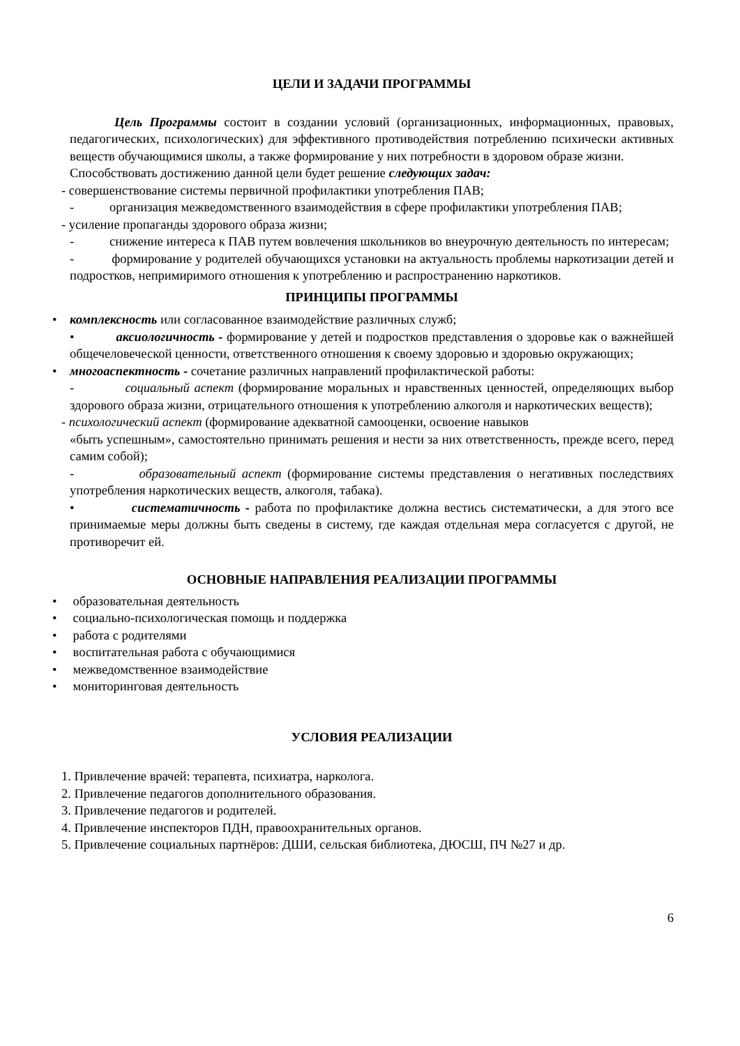ЦЕЛИ И ЗАДАЧИ ПРОГРАММЫ
Цель Программы состоит в создании условий (организационных, информационных, правовых, педагогических, психологических) для эффективного противодействия потреблению психически активных веществ обучающимися школы, а также формирование у них потребности в здоровом образе жизни.
Способствовать достижению данной цели будет решение следующих задач:
- совершенствование системы первичной профилактики употребления ПАВ;
- организация межведомственного взаимодействия в сфере профилактики употребления ПАВ;
- усиление пропаганды здорового образа жизни;
- снижение интереса к ПАВ путем вовлечения школьников во внеурочную деятельность по интересам;
- формирование у родителей обучающихся установки на актуальность проблемы наркотизации детей и подростков, непримиримого отношения к употреблению и распространению наркотиков.
ПРИНЦИПЫ ПРОГРАММЫ
• комплексность или согласованное взаимодействие различных служб;
• аксиологичность - формирование у детей и подростков представления о здоровье как о важнейшей общечеловеческой ценности, ответственного отношения к своему здоровью и здоровью окружающих;
• многоаспектность - сочетание различных направлений профилактической работы:
- социальный аспект (формирование моральных и нравственных ценностей, определяющих выбор здорового образа жизни, отрицательного отношения к употреблению алкоголя и наркотических веществ);
- психологический аспект (формирование адекватной самооценки, освоение навыков
«быть успешным», самостоятельно принимать решения и нести за них ответственность, прежде всего, перед самим собой);
- образовательный аспект (формирование системы представления о негативных последствиях употребления наркотических веществ, алкоголя, табака).
• систематичность - работа по профилактике должна вестись систематически, а для этого все принимаемые меры должны быть сведены в систему, где каждая отдельная мера согласуется с другой, не противоречит ей.
ОСНОВНЫЕ НАПРАВЛЕНИЯ РЕАЛИЗАЦИИ ПРОГРАММЫ
• образовательная деятельность
• социально-психологическая помощь и поддержка
• работа с родителями
• воспитательная работа с обучающимися
• межведомственное взаимодействие
• мониторинговая деятельность
УСЛОВИЯ РЕАЛИЗАЦИИ
1. Привлечение врачей: терапевта, психиатра, нарколога.
2. Привлечение педагогов дополнительного образования.
3. Привлечение педагогов и родителей.
4. Привлечение инспекторов ПДН, правоохранительных органов.
5. Привлечение социальных партнёров: ДШИ, сельская библиотека, ДЮСШ, ПЧ №27 и др.
6